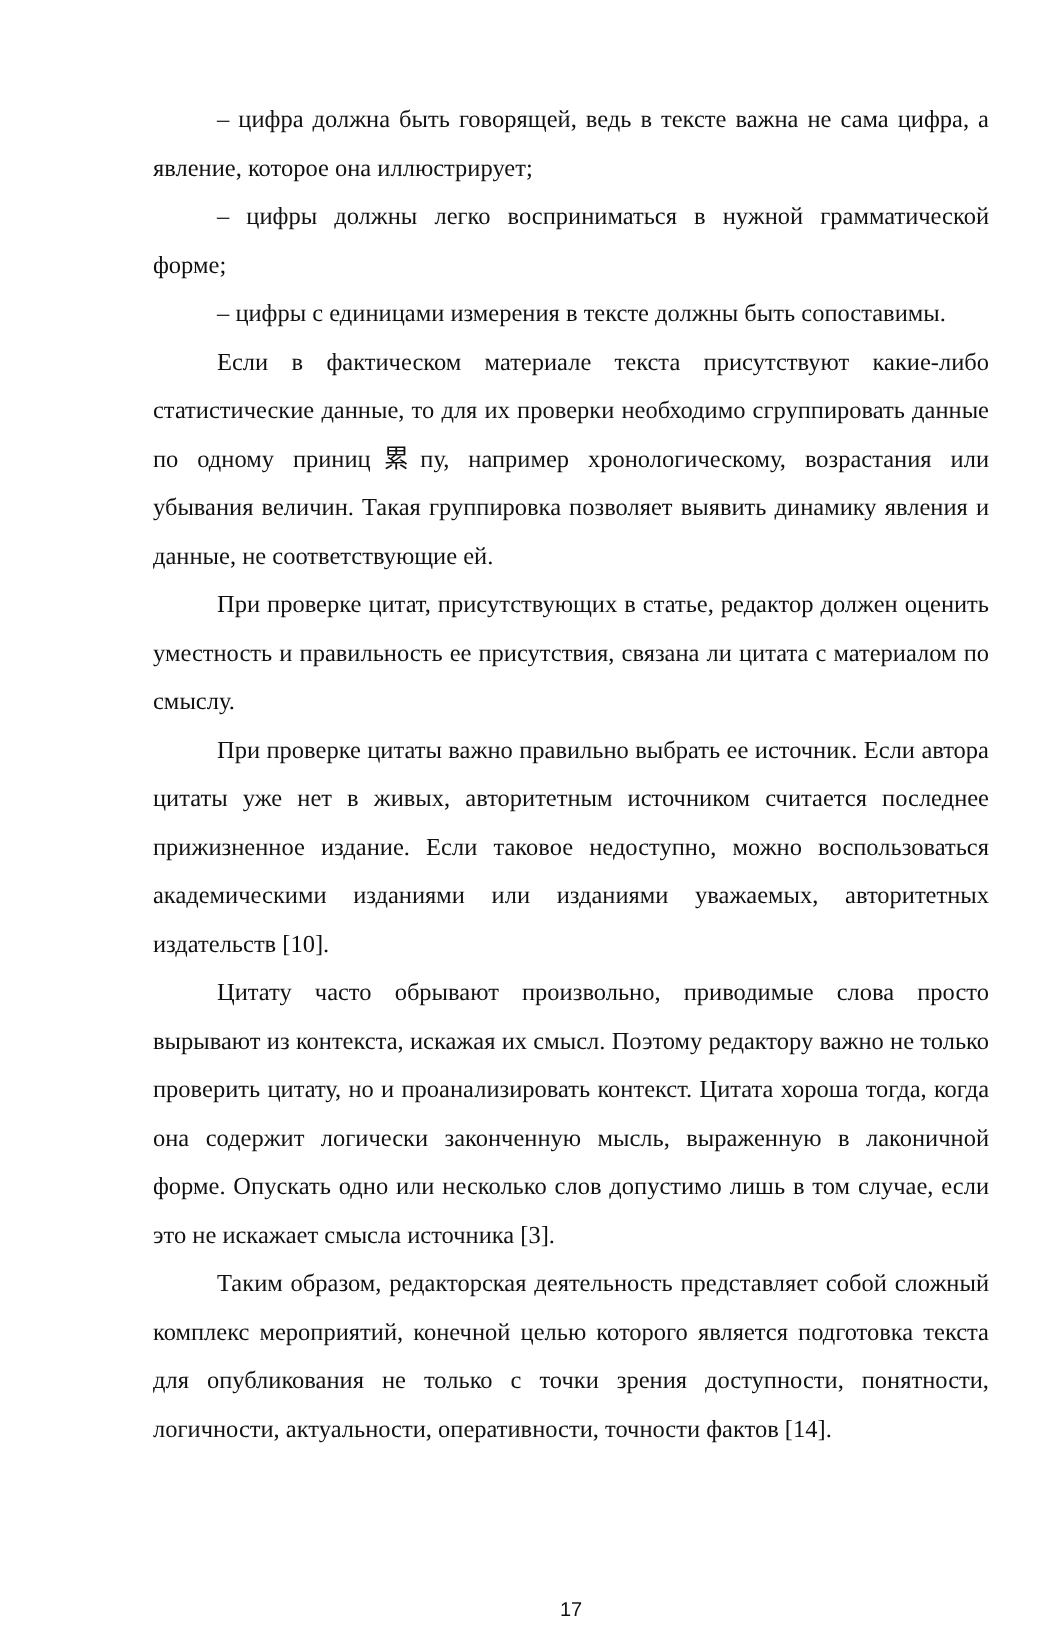– цифра должна быть говорящей, ведь в тексте важна не сама цифра, а явление, которое она иллюстрирует;
– цифры должны легко восприниматься в нужной грамматической форме;
– цифры с единицами измерения в тексте должны быть сопоставимы.
Если в фактическом материале текста присутствуют какие-либо статистические данные, то для их проверки необходимо сгруппировать данные по одному приниц累пу, например хронологическому, возрастания или убывания величин. Такая группировка позволяет выявить динамику явления и данные, не соответствующие ей.
При проверке цитат, присутствующих в статье, редактор должен оценить уместность и правильность ее присутствия, связана ли цитата с материалом по смыслу.
При проверке цитаты важно правильно выбрать ее источник. Если автора цитаты уже нет в живых, авторитетным источником считается последнее прижизненное издание. Если таковое недоступно, можно воспользоваться академическими изданиями или изданиями уважаемых, авторитетных издательств [10].
Цитату часто обрывают произвольно, приводимые слова просто вырывают из контекста, искажая их смысл. Поэтому редактору важно не только проверить цитату, но и проанализировать контекст. Цитата хороша тогда, когда она содержит логически законченную мысль, выраженную в лаконичной форме. Опускать одно или несколько слов допустимо лишь в том случае, если это не искажает смысла источника [3].
Таким образом, редакторская деятельность представляет собой сложный комплекс мероприятий, конечной целью которого является подготовка текста для опубликования не только с точки зрения доступности, понятности, логичности, актуальности, оперативности, точности фактов [14].
17